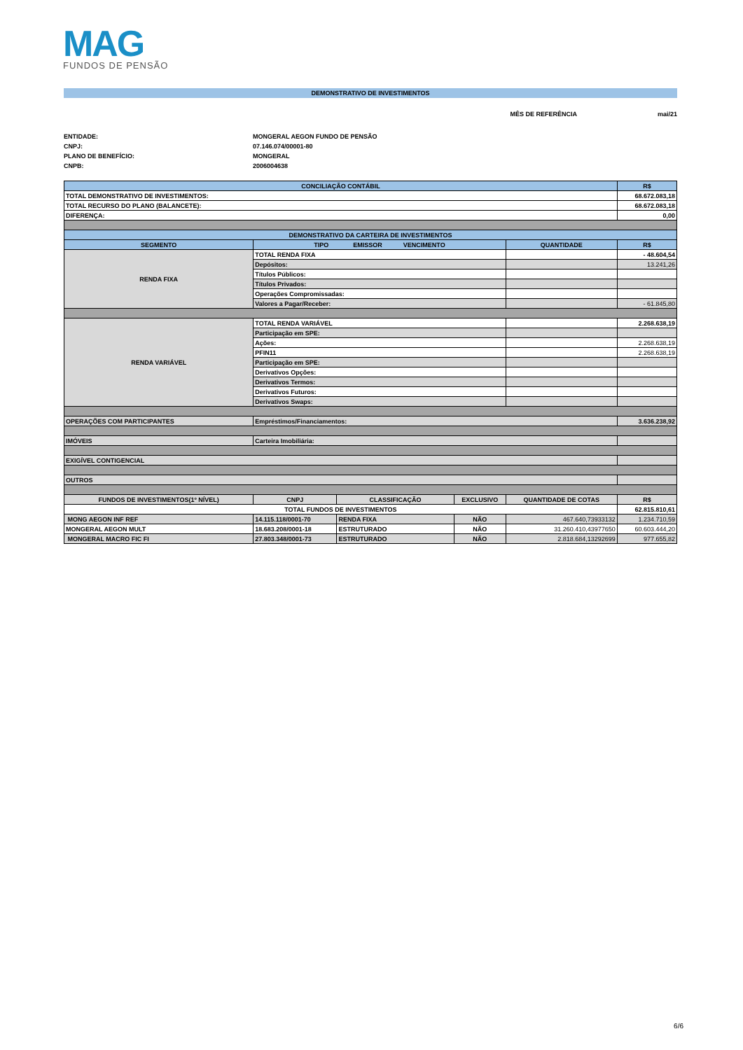MAG
FUNDOS DE PENSÃO
DEMONSTRATIVO DE INVESTIMENTOS
MÊS DE REFERÊNCIA mai/21
ENTIDADE:
MONGERAL AEGON FUNDO DE PENSÃO
CNPJ:
07.146.074/00001-80
PLANO DE BENEFÍCIO:
MONGERAL
CNPB:
2006004638
| CONCILIAÇÃO CONTÁBIL | | | | | R$ |
| --- | --- | --- | --- | --- | --- |
| TOTAL DEMONSTRATIVO DE INVESTIMENTOS: | | | | | 68.672.083,18 |
| TOTAL RECURSO DO PLANO (BALANCETE): | | | | | 68.672.083,18 |
| DIFERENÇA: | | | | | 0,00 |
| DEMONSTRATIVO DA CARTEIRA DE INVESTIMENTOS | | | | | |
| SEGMENTO | TIPO EMISSOR VENCIMENTO | | | QUANTIDADE | R$ |
| RENDA FIXA | TOTAL RENDA FIXA | | | | - 48.604,54 |
| | Depósitos: | | | | 13.241,26 |
| | Títulos Públicos: | | | | |
| | Títulos Privados: | | | | |
| | Operações Compromissadas: | | | | |
| | Valores a Pagar/Receber: | | | | - 61.845,80 |
| RENDA VARIÁVEL | TOTAL RENDA VARIÁVEL | | | | 2.268.638,19 |
| | Participação em SPE: | | | | |
| | Ações: | | | | 2.268.638,19 |
| | PFIN11 | | | | 2.268.638,19 |
| | Participação em SPE: | | | | |
| | Derivativos Opções: | | | | |
| | Derivativos Termos: | | | | |
| | Derivativos Futuros: | | | | |
| | Derivativos Swaps: | | | | |
| OPERAÇÕES COM PARTICIPANTES | Empréstimos/Financiamentos: | | | | 3.636.238,92 |
| IMÓVEIS | Carteira Imobiliária: | | | | |
| EXIGÍVEL CONTIGENCIAL | | | | | |
| OUTROS | | | | | |
| FUNDOS DE INVESTIMENTOS(1º NÍVEL) | CNPJ | CLASSIFICAÇÃO | EXCLUSIVO | QUANTIDADE DE COTAS | R$ |
| TOTAL FUNDOS DE INVESTIMENTOS | | | | | 62.815.810,61 |
| MONG AEGON INF REF | 14.115.118/0001-70 | RENDA FIXA | NÃO | 467.640,73933132 | 1.234.710,59 |
| MONGERAL AEGON MULT | 18.683.208/0001-18 | ESTRUTURADO | NÃO | 31.260.410,43977650 | 60.603.444,20 |
| MONGERAL MACRO FIC FI | 27.803.348/0001-73 | ESTRUTURADO | NÃO | 2.818.684,13292699 | 977.655,82 |
6/6